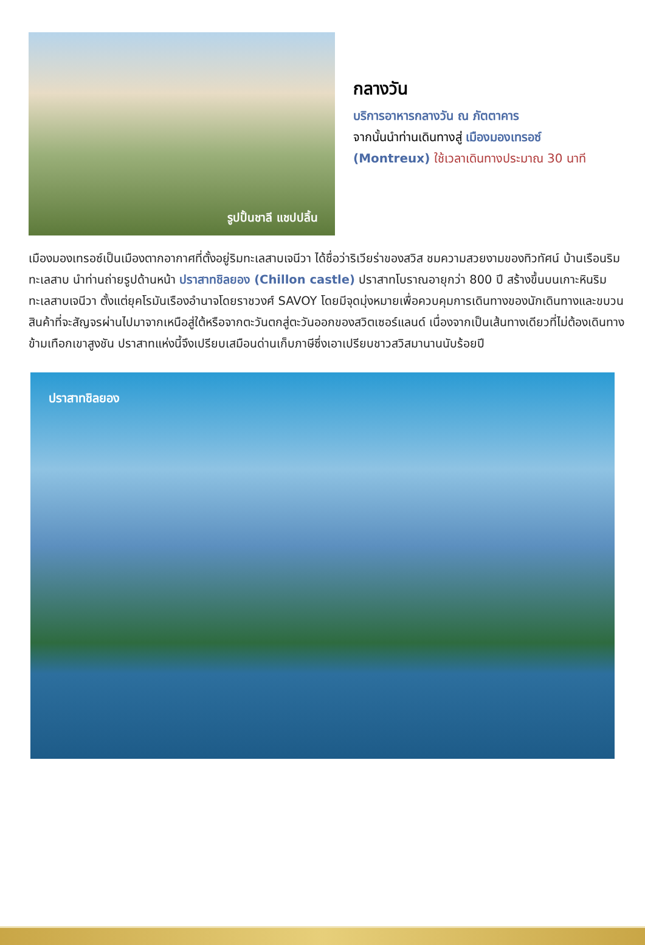รูปปั้นชาลี แชปปลิ้น
กลางวัน
บริการอาหารกลางวัน ณ ภัตตาคาร
จากนั้นนำท่านเดินทางสู่ เมืองมองเทรอซ์ (Montreux) ใช้เวลาเดินทางประมาณ 30 นาที
เมืองมองเทรอซ์เป็นเมืองตากอากาศที่ตั้งอยู่ริมทะเลสาบเจนีวา ได้ชื่อว่าริเวียร่าของสวิส ชมความสวยงามของทิวทัศน์ บ้านเรือนริมทะเลสาบ นำท่านถ่ายรูปด้านหน้า ปราสาทชิลยอง (Chillon castle) ปราสาทโบราณอายุกว่า 800 ปี สร้างขึ้นบนเกาะหินริมทะเลสาบเจนีวา ตั้งแต่ยุคโรมันเรืองอำนาจโดยราชวงศ์ SAVOY โดยมีจุดมุ่งหมายเพื่อควบคุมการเดินทางของนักเดินทางและขบวนสินค้าที่จะสัญจรผ่านไปมาจากเหนือสู่ใต้หรือจากตะวันตกสู่ตะวันออกของสวิตเซอร์แลนด์ เนื่องจากเป็นเส้นทางเดียวที่ไม่ต้องเดินทางข้ามเทือกเขาสูงชัน ปราสาทแห่งนี้จึงเปรียบเสมือนด่านเก็บภาษีซึ่งเอาเปรียบชาวสวิสมานานนับร้อยปี
ปราสาทชิลยอง